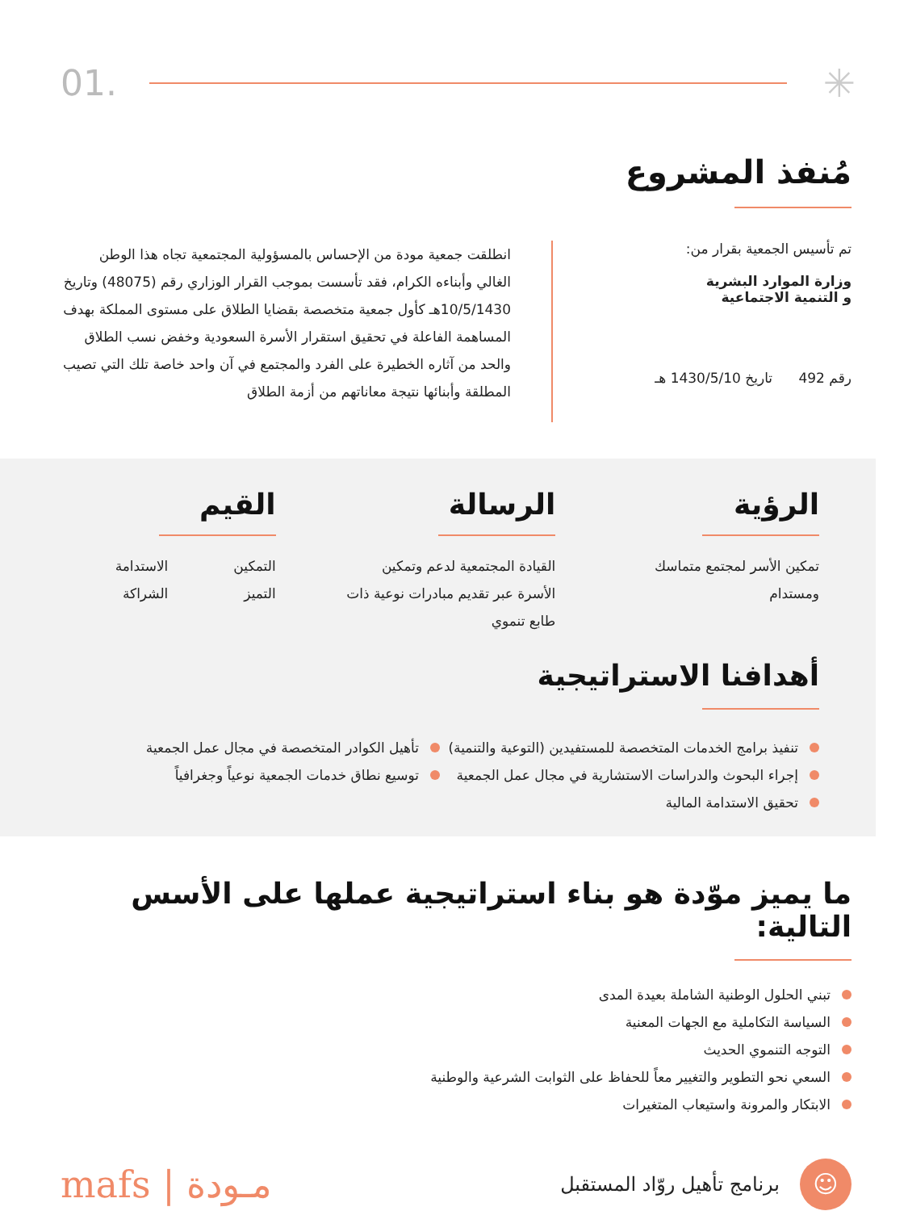01. ✳
مُنفذ المشروع
تم تأسيس الجمعية بقرار من:
وزارة الموارد البشرية
و التنمية الاجتماعية
رقم 492 تاريخ 1430/5/10 هـ
انطلقت جمعية مودة من الإحساس بالمسؤولية المجتمعية تجاه هذا الوطن الغالي وأبناءه الكرام، فقد تأسست بموجب القرار الوزاري رقم (48075) وتاريخ 10/5/1430هـ كأول جمعية متخصصة بقضايا الطلاق على مستوى المملكة بهدف المساهمة الفاعلة في تحقيق استقرار الأسرة السعودية وخفض نسب الطلاق والحد من آثاره الخطيرة على الفرد والمجتمع في آن واحد خاصة تلك التي تصيب المطلقة وأبنائها نتيجة معاناتهم من أزمة الطلاق
الرؤية
تمكين الأسر لمجتمع متماسك ومستدام
الرسالة
القيادة المجتمعية لدعم وتمكين الأسرة عبر تقديم مبادرات نوعية ذات طابع تنموي
القيم
التمكين
التميز
الاستدامة
الشراكة
أهدافنا الاستراتيجية
تنفيذ برامج الخدمات المتخصصة للمستفيدين (التوعية والتنمية)
إجراء البحوث والدراسات الاستشارية في مجال عمل الجمعية
تحقيق الاستدامة المالية
تأهيل الكوادر المتخصصة في مجال عمل الجمعية
توسيع نطاق خدمات الجمعية نوعياً وجغرافياً
ما يميز موّدة هو بناء استراتيجية عملها على الأسس التالية:
تبني الحلول الوطنية الشاملة بعيدة المدى
السياسة التكاملية مع الجهات المعنية
التوجه التنموي الحديث
السعي نحو التطوير والتغيير معاً للحفاظ على الثوابت الشرعية والوطنية
الابتكار والمرونة واستيعاب المتغيرات
☺
برنامج تأهيل روّاد المستقبل
مـودة | mafs